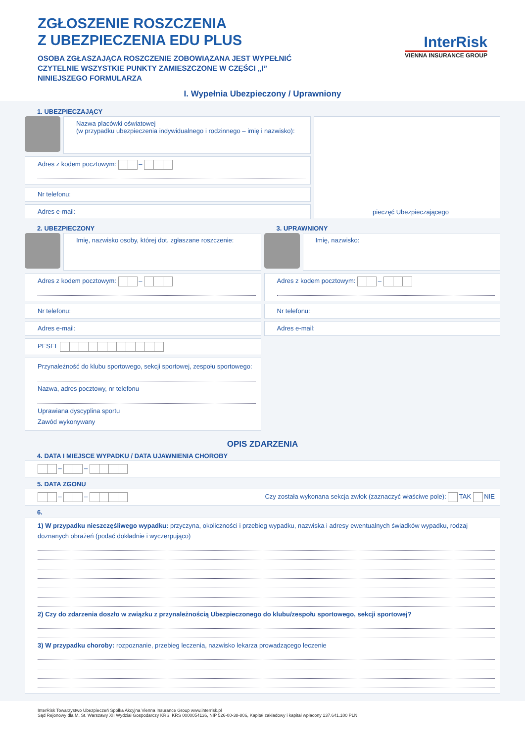ZGŁOSZENIE ROSZCZENIA
Z UBEZPIECZENIA EDU PLUS
OSOBA ZGŁASZAJĄCA ROSZCZENIE ZOBOWIĄZANA JEST WYPEŁNIĆ
CZYTELNIE WSZYSTKIE PUNKTY ZAMIESZCZONE W CZĘŚCI „I”
NINIEJSZEGO FORMULARZA
InterRisk
VIENNA INSURANCE GROUP
I. Wypełnia Ubezpieczony / Uprawniony
1. UBEZPIECZAJĄCY
Nazwa placówki oświatowej
(w przypadku ubezpieczenia indywidualnego i rodzinnego – imię i nazwisko):
Adres z kodem pocztowym: –
Nr telefonu:
Adres e-mail:
pieczęć Ubezpieczającego
2. UBEZPIECZONY
Imię, nazwisko osoby, której dot. zgłaszane roszczenie:
Adres z kodem pocztowym: –
Nr telefonu:
Adres e-mail:
PESEL
Przynależność do klubu sportowego, sekcji sportowej, zespołu sportowego:
Nazwa, adres pocztowy, nr telefonu
Uprawiana dyscyplina sportu
Zawód wykonywany
3. UPRAWNIONY
Imię, nazwisko:
Adres z kodem pocztowym: –
Nr telefonu:
Adres e-mail:
OPIS ZDARZENIA
4. DATA I MIEJSCE WYPADKU / DATA UJAWNIENIA CHOROBY
– –
5. DATA ZGONU
– – Czy została wykonana sekcja zwłok (zaznaczyć właściwe pole): TAK NIE
6.
1) W przypadku nieszczęśliwego wypadku: przyczyna, okoliczności i przebieg wypadku, nazwiska i adresy ewentualnych świadków wypadku, rodzaj doznanych obrażeń (podać dokładnie i wyczerpująco)
2) Czy do zdarzenia doszło w związku z przynależnością Ubezpieczonego do klubu/zespołu sportowego, sekcji sportowej?
3) W przypadku choroby: rozpoznanie, przebieg leczenia, nazwisko lekarza prowadzącego leczenie
InterRisk Towarzystwo Ubezpieczeń Spółka Akcyjna Vienna Insurance Group www.interrisk.pl
Sąd Rejonowy dla M. St. Warszawy XII Wydział Gospodarczy KRS, KRS 0000054136, NIP 526-00-38-806, Kapitał zakładowy i kapitał wpłacony 137.641.100 PLN